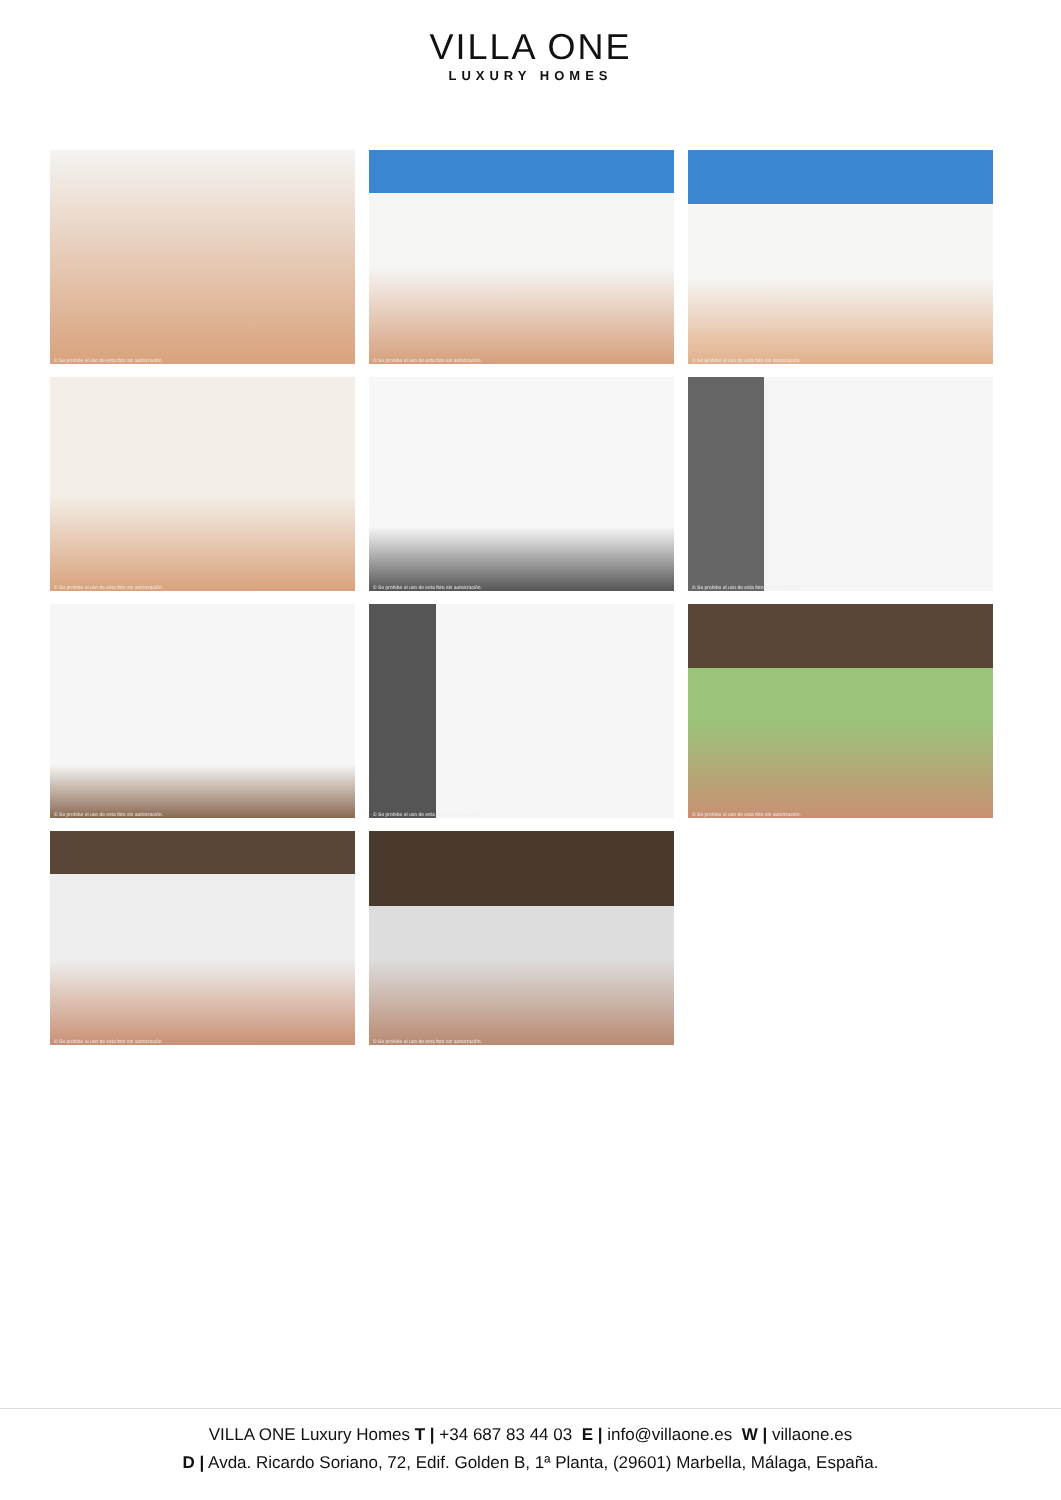VILLA ONE
LUXURY HOMES
© Se prohibe el uso de esta foto sin autorización.
© Se prohibe el uso de esta foto sin autorización.
© Se prohibe el uso de esta foto sin autorización.
© Se prohibe el uso de esta foto sin autorización.
© Se prohibe el uso de esta foto sin autorización.
© Se prohibe el uso de esta foto sin autorización.
© Se prohibe el uso de esta foto sin autorización.
© Se prohibe el uso de esta foto sin autorización.
© Se prohibe el uso de esta foto sin autorización.
© Se prohibe el uso de esta foto sin autorización.
© Se prohibe el uso de esta foto sin autorización.
VILLA ONE Luxury Homes T | +34 687 83 44 03 E | info@villaone.es W | villaone.es
D | Avda. Ricardo Soriano, 72, Edif. Golden B, 1ª Planta, (29601) Marbella, Málaga, España.